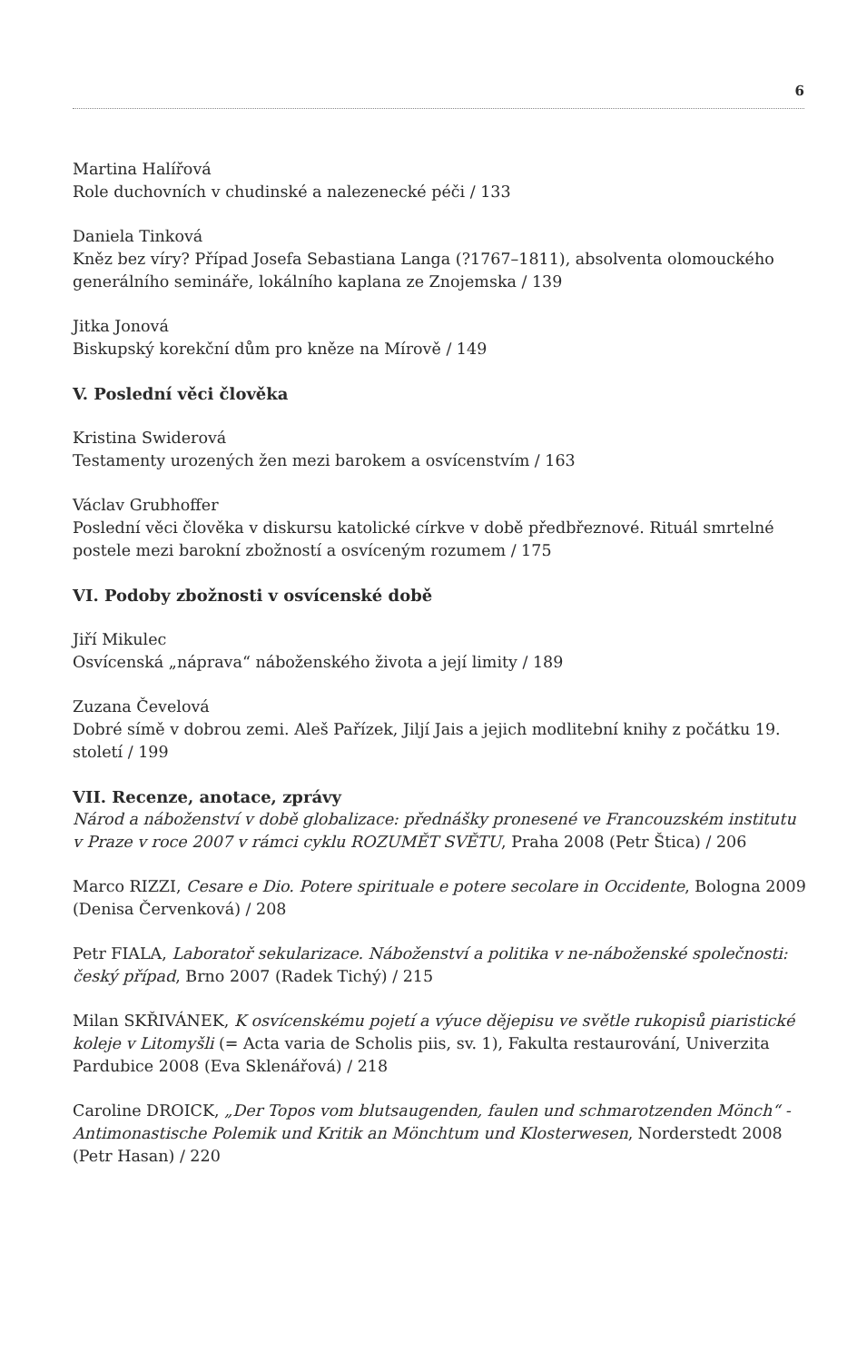6
Martina Halířová
Role duchovních v chudinské a nalezenecké péči / 133
Daniela Tinková
Kněz bez víry? Případ Josefa Sebastiana Langa (?1767–1811), absolventa olomouckého generálního semináře, lokálního kaplana ze Znojemska / 139
Jitka Jonová
Biskupský korekční dům pro kněze na Mírově / 149
V. Poslední věci člověka
Kristina Swiderová
Testamenty urozených žen mezi barokem a osvícenstvím / 163
Václav Grubhoffer
Poslední věci člověka v diskursu katolické církve v době předbřeznové. Rituál smrtelné postele mezi barokní zbožností a osvíceným rozumem / 175
VI. Podoby zbožnosti v osvícenské době
Jiří Mikulec
Osvícenská „náprava“ náboženského života a její limity / 189
Zuzana Čevelová
Dobré símě v dobrou zemi. Aleš Pařízek, Jiljí Jais a jejich modlitební knihy z počátku 19. století / 199
VII. Recenze, anotace, zprávy
Národ a náboženství v době globalizace: přednášky pronesené ve Francouzském institutu v Praze v roce 2007 v rámci cyklu ROZUMĚT SVĚTU, Praha 2008 (Petr Štica) / 206
Marco RIZZI, Cesare e Dio. Potere spirituale e potere secolare in Occidente, Bologna 2009 (Denisa Červenková) / 208
Petr FIALA, Laboratoř sekularizace. Náboženství a politika v ne-náboženské společnosti: český případ, Brno 2007 (Radek Tichý) / 215
Milan SKŘIVÁNEK, K osvícenskému pojetí a výuce dějepisu ve světle rukopisů piaristické koleje v Litomyšli (= Acta varia de Scholis piis, sv. 1), Fakulta restaurování, Univerzita Pardubice 2008 (Eva Sklenářová) / 218
Caroline DROICK, „Der Topos vom blutsaugenden, faulen und schmarotzenden Mönch“ - Antimonastische Polemik und Kritik an Mönchtum und Klosterwesen, Norderstedt 2008 (Petr Hasan) / 220